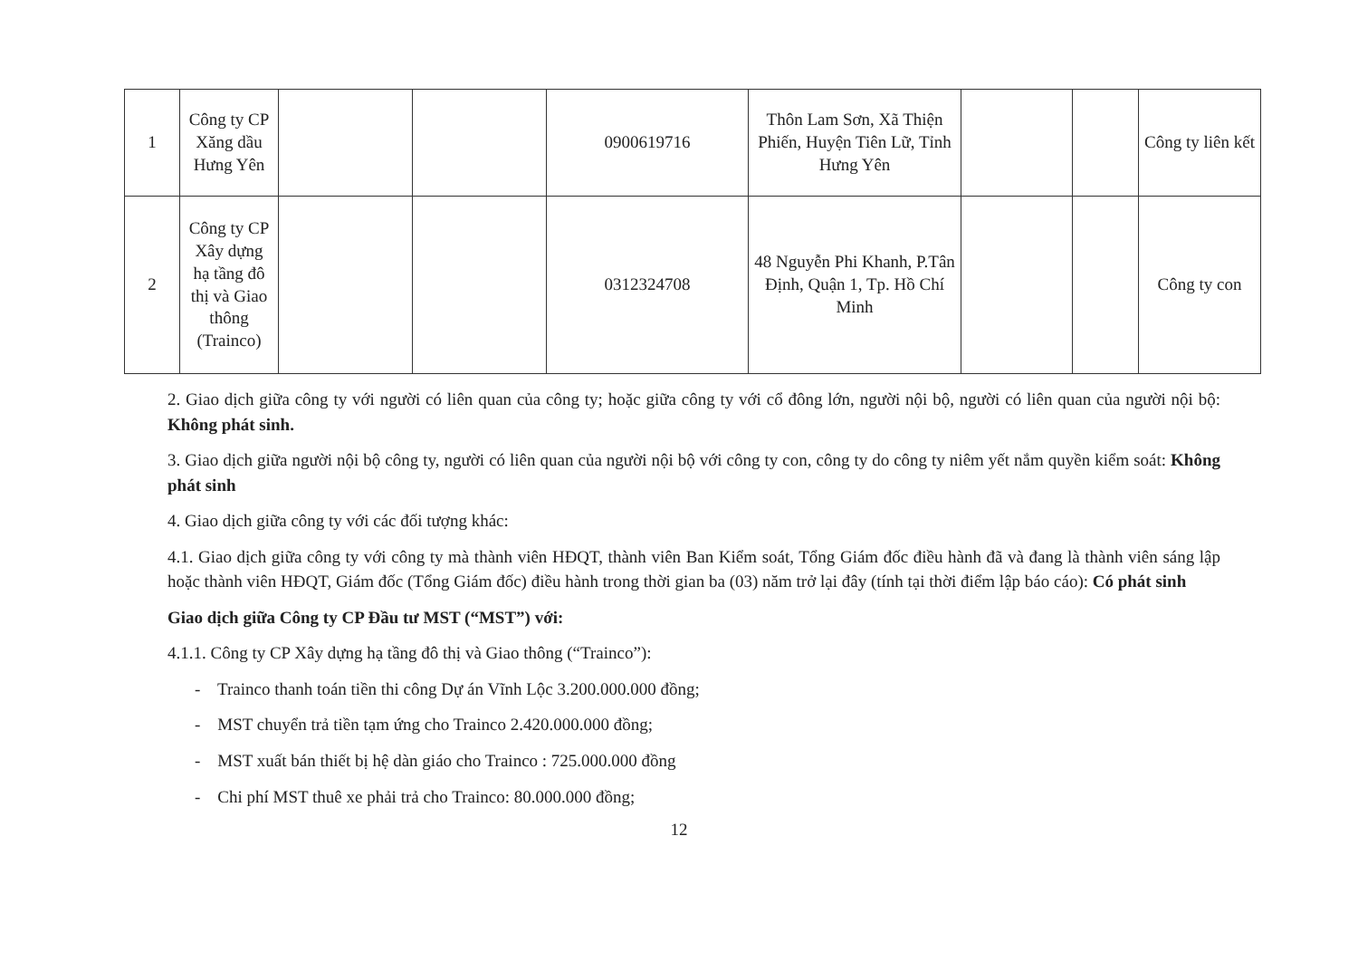| 1 | Công ty CP Xăng dầu Hưng Yên | | | 0900619716 | Thôn Lam Sơn, Xã Thiện Phiến, Huyện Tiên Lữ, Tỉnh Hưng Yên | | | Công ty liên kết |
| 2 | Công ty CP Xây dựng hạ tầng đô thị và Giao thông (Trainco) | | | 0312324708 | 48 Nguyễn Phi Khanh, P.Tân Định, Quận 1, Tp. Hồ Chí Minh | | | Công ty con |
2. Giao dịch giữa công ty với người có liên quan của công ty; hoặc giữa công ty với cổ đông lớn, người nội bộ, người có liên quan của người nội bộ: Không phát sinh.
3. Giao dịch giữa người nội bộ công ty, người có liên quan của người nội bộ với công ty con, công ty do công ty niêm yết nắm quyền kiểm soát: Không phát sinh
4. Giao dịch giữa công ty với các đối tượng khác:
4.1. Giao dịch giữa công ty với công ty mà thành viên HĐQT, thành viên Ban Kiểm soát, Tổng Giám đốc điều hành đã và đang là thành viên sáng lập hoặc thành viên HĐQT, Giám đốc (Tổng Giám đốc) điều hành trong thời gian ba (03) năm trở lại đây (tính tại thời điểm lập báo cáo): Có phát sinh
Giao dịch giữa Công ty CP Đầu tư MST (“MST”) với:
4.1.1. Công ty CP Xây dựng hạ tầng đô thị và Giao thông (“Trainco”):
- Trainco thanh toán tiền thi công Dự án Vĩnh Lộc 3.200.000.000 đồng;
- MST chuyển trả tiền tạm ứng cho Trainco 2.420.000.000 đồng;
- MST xuất bán thiết bị hệ dàn giáo cho Trainco : 725.000.000 đồng
- Chi phí MST thuê xe phải trả cho Trainco: 80.000.000 đồng;
12